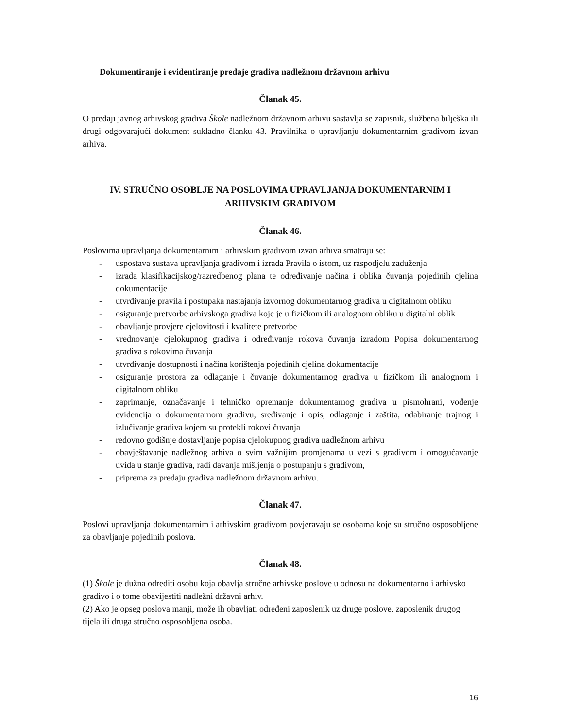Dokumentiranje i evidentiranje predaje gradiva nadležnom državnom arhivu
Članak 45.
O predaji javnog arhivskog gradiva Škole nadležnom državnom arhivu sastavlja se zapisnik, službena bilješka ili drugi odgovarajući dokument sukladno članku 43. Pravilnika o upravljanju dokumentarnim gradivom izvan arhiva.
IV. STRUČNO OSOBLJE NA POSLOVIMA UPRAVLJANJA DOKUMENTARNIM I
ARHIVSKIM GRADIVOM
Članak 46.
Poslovima upravljanja dokumentarnim i arhivskim gradivom izvan arhiva smatraju se:
- uspostava sustava upravljanja gradivom i izrada Pravila o istom, uz raspodjelu zaduženja
- izrada klasifikacijskog/razredbenog plana te određivanje načina i oblika čuvanja pojedinih cjelina dokumentacije
- utvrđivanje pravila i postupaka nastajanja izvornog dokumentarnog gradiva u digitalnom obliku
- osiguranje pretvorbe arhivskoga gradiva koje je u fizičkom ili analognom obliku u digitalni oblik
- obavljanje provjere cjelovitosti i kvalitete pretvorbe
- vrednovanje cjelokupnog gradiva i određivanje rokova čuvanja izradom Popisa dokumentarnog gradiva s rokovima čuvanja
- utvrđivanje dostupnosti i načina korištenja pojedinih cjelina dokumentacije
- osiguranje prostora za odlaganje i čuvanje dokumentarnog gradiva u fizičkom ili analognom i digitalnom obliku
- zaprimanje, označavanje i tehničko opremanje dokumentarnog gradiva u pismohrani, vođenje evidencija o dokumentarnom gradivu, sređivanje i opis, odlaganje i zaštita, odabiranje trajnog i izlučivanje gradiva kojem su protekli rokovi čuvanja
- redovno godišnje dostavljanje popisa cjelokupnog gradiva nadležnom arhivu
- obavještavanje nadležnog arhiva o svim važnijim promjenama u vezi s gradivom i omogućavanje uvida u stanje gradiva, radi davanja mišljenja o postupanju s gradivom,
- priprema za predaju gradiva nadležnom državnom arhivu.
Članak 47.
Poslovi upravljanja dokumentarnim i arhivskim gradivom povjeravaju se osobama koje su stručno osposobljene za obavljanje pojedinih poslova.
Članak 48.
(1) Škole je dužna odrediti osobu koja obavlja stručne arhivske poslove u odnosu na dokumentarno i arhivsko gradivo i o tome obavijestiti nadležni državni arhiv.
(2) Ako je opseg poslova manji, može ih obavljati određeni zaposlenik uz druge poslove, zaposlenik drugog tijela ili druga stručno osposobljena osoba.
16